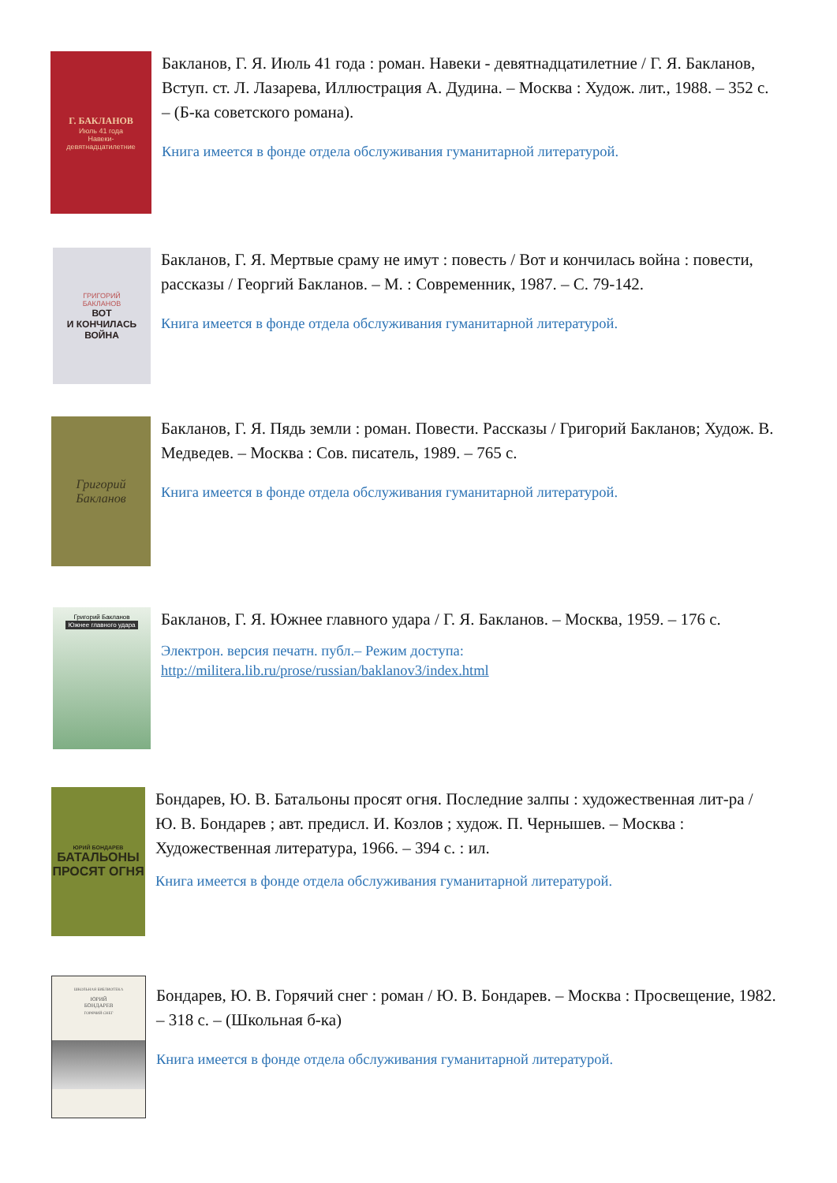Г. БАКЛАНОВ
Июль 41 года
Навеки-
девятнадцатилетние
Бакланов, Г. Я. Июль 41 года : роман. Навеки - девятнадцатилетние / Г. Я. Бакланов, Вступ. ст. Л. Лазарева, Иллюстрация А. Дудина. – Москва : Худож. лит., 1988. – 352 с. – (Б-ка советского романа).
Книга имеется в фонде отдела обслуживания гуманитарной литературой.
ГРИГОРИЙ
БАКЛАНОВ
ВОТ
И КОНЧИЛАСЬ
ВОЙНА
Бакланов, Г. Я. Мертвые сраму не имут : повесть / Вот и кончилась война : повести, рассказы / Георгий Бакланов. – М. : Современник, 1987. – С. 79-142.
Книга имеется в фонде отдела обслуживания гуманитарной литературой.
Григорий
Бакланов
Бакланов, Г. Я. Пядь земли : роман. Повести. Рассказы / Григорий Бакланов; Худож. В. Медведев. – Москва : Сов. писатель, 1989. – 765 с.
Книга имеется в фонде отдела обслуживания гуманитарной литературой.
Григорий Бакланов
Южнее главного удара
Бакланов, Г. Я. Южнее главного удара / Г. Я. Бакланов. – Москва, 1959. – 176 с.
Электрон. версия печатн. публ.– Режим доступа: http://militera.lib.ru/prose/russian/baklanov3/index.html
ЮРИЙ БОНДАРЕВ
БАТАЛЬОНЫ
ПРОСЯТ ОГНЯ
Бондарев, Ю. В. Батальоны просят огня. Последние залпы : художественная лит-ра / Ю. В. Бондарев ; авт. предисл. И. Козлов ; худож. П. Чернышев. – Москва : Художественная литература, 1966. – 394 с. : ил.
Книга имеется в фонде отдела обслуживания гуманитарной литературой.
ШКОЛЬНАЯ БИБЛИОТЕКА
ЮРИЙ
БОНДАРЕВ
ГОРЯЧИЙ СНЕГ
Бондарев, Ю. В. Горячий снег : роман / Ю. В. Бондарев. – Москва : Просвещение, 1982. – 318 с. – (Школьная б-ка)
Книга имеется в фонде отдела обслуживания гуманитарной литературой.